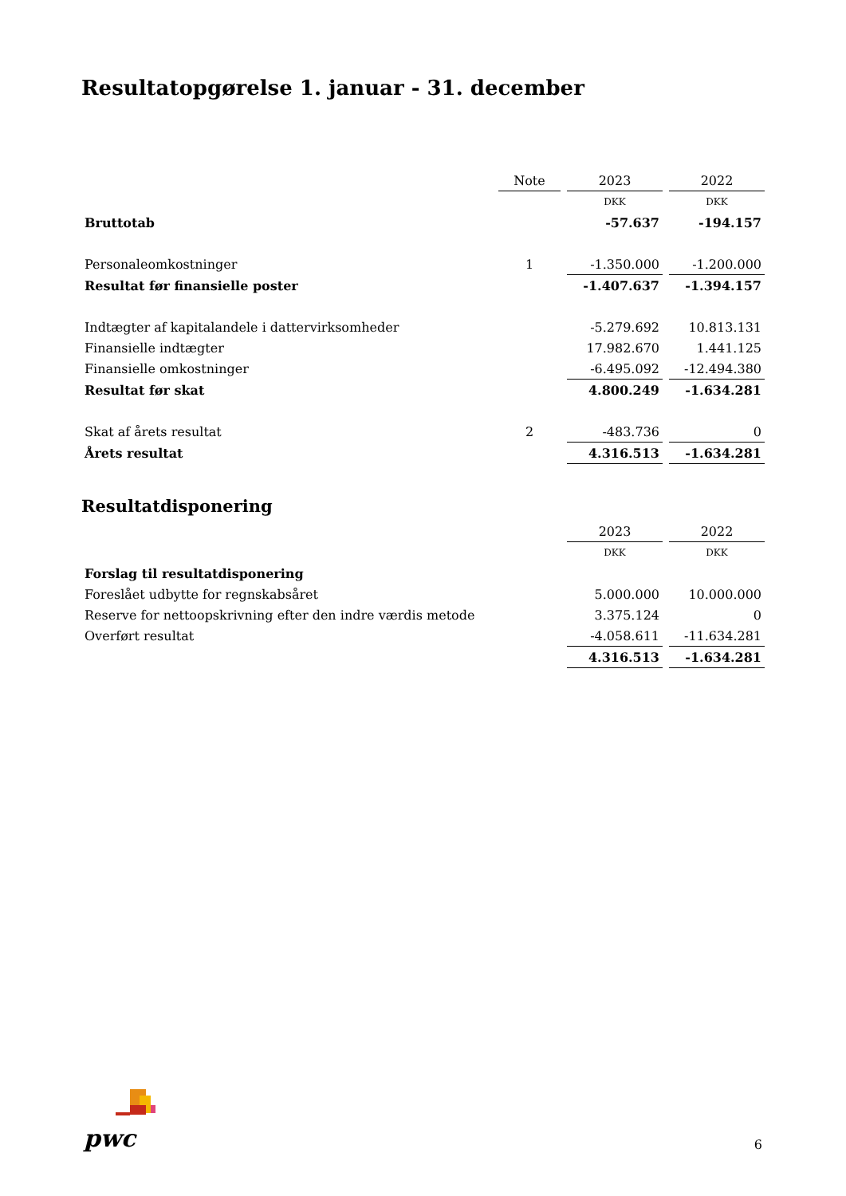Resultatopgørelse 1. januar - 31. december
| | Note | 2023 | 2022 |
| --- | --- | --- | --- |
| | | DKK | DKK |
| Bruttotab | | -57.637 | -194.157 |
| Personaleomkostninger | 1 | -1.350.000 | -1.200.000 |
| Resultat før finansielle poster | | -1.407.637 | -1.394.157 |
| Indtægter af kapitalandele i dattervirksomheder | | -5.279.692 | 10.813.131 |
| Finansielle indtægter | | 17.982.670 | 1.441.125 |
| Finansielle omkostninger | | -6.495.092 | -12.494.380 |
| Resultat før skat | | 4.800.249 | -1.634.281 |
| Skat af årets resultat | 2 | -483.736 | 0 |
| Årets resultat | | 4.316.513 | -1.634.281 |
Resultatdisponering
| | | 2023 | 2022 |
| --- | --- | --- | --- |
| | | DKK | DKK |
| Forslag til resultatdisponering | | | |
| Foreslået udbytte for regnskabsåret | | 5.000.000 | 10.000.000 |
| Reserve for nettoopskrivning efter den indre værdis metode | | 3.375.124 | 0 |
| Overført resultat | | -4.058.611 | -11.634.281 |
| | | 4.316.513 | -1.634.281 |
pwc
6